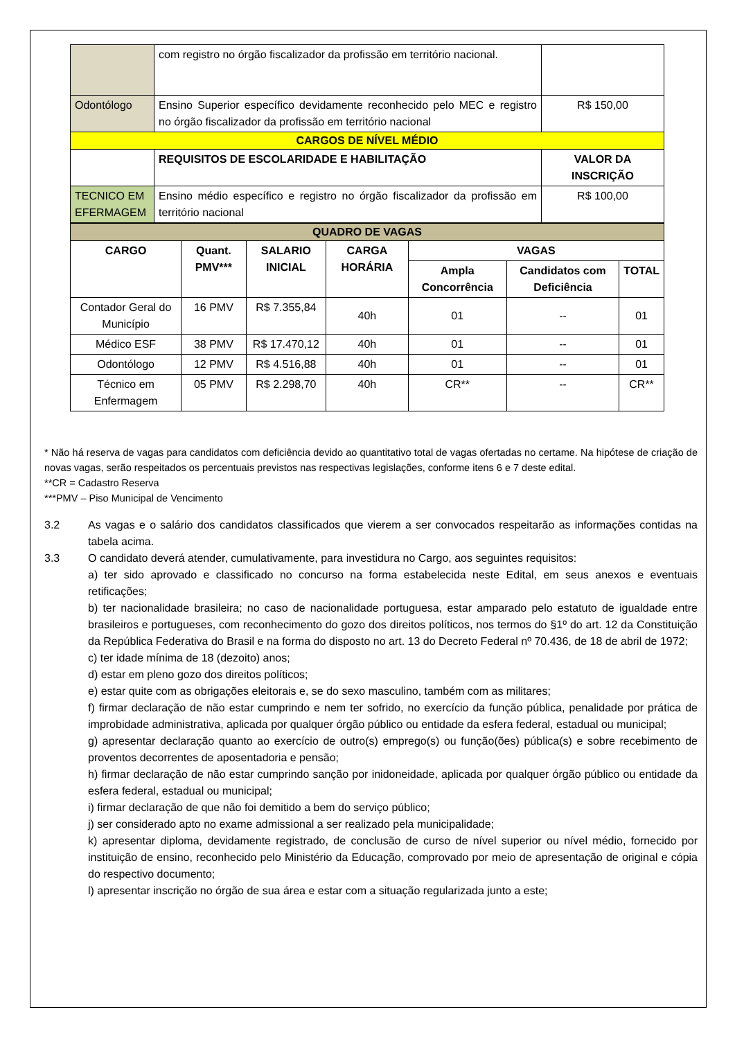| | com registro no órgão fiscalizador da profissão em território nacional. | |
| Odontólogo | Ensino Superior específico devidamente reconhecido pelo MEC e registro no órgão fiscalizador da profissão em território nacional | R$ 150,00 |
| CARGOS DE NÍVEL MÉDIO | | |
| | REQUISITOS DE ESCOLARIDADE E HABILITAÇÃO | VALOR DA INSCRIÇÃO |
| TECNICO EM EFERMAGEM | Ensino médio específico e registro no órgão fiscalizador da profissão em território nacional | R$ 100,00 |
| QUADRO DE VAGAS | | | | | | |
| CARGO | Quant. PMV*** | SALARIO INICIAL | CARGA HORÁRIA | VAGAS | | |
| | | | | Ampla Concorrência | Candidatos com Deficiência | TOTAL |
| Contador Geral do Município | 16 PMV | R$ 7.355,84 | 40h | 01 | -- | 01 |
| Médico ESF | 38 PMV | R$ 17.470,12 | 40h | 01 | -- | 01 |
| Odontólogo | 12 PMV | R$ 4.516,88 | 40h | 01 | -- | 01 |
| Técnico em Enfermagem | 05 PMV | R$ 2.298,70 | 40h | CR** | -- | CR** |
* Não há reserva de vagas para candidatos com deficiência devido ao quantitativo total de vagas ofertadas no certame. Na hipótese de criação de novas vagas, serão respeitados os percentuais previstos nas respectivas legislações, conforme itens 6 e 7 deste edital.
**CR = Cadastro Reserva
***PMV – Piso Municipal de Vencimento
3.2 As vagas e o salário dos candidatos classificados que vierem a ser convocados respeitarão as informações contidas na tabela acima.
3.3 O candidato deverá atender, cumulativamente, para investidura no Cargo, aos seguintes requisitos:
a) ter sido aprovado e classificado no concurso na forma estabelecida neste Edital, em seus anexos e eventuais retificações;
b) ter nacionalidade brasileira; no caso de nacionalidade portuguesa, estar amparado pelo estatuto de igualdade entre brasileiros e portugueses, com reconhecimento do gozo dos direitos políticos, nos termos do §1º do art. 12 da Constituição da República Federativa do Brasil e na forma do disposto no art. 13 do Decreto Federal nº 70.436, de 18 de abril de 1972;
c) ter idade mínima de 18 (dezoito) anos;
d) estar em pleno gozo dos direitos políticos;
e) estar quite com as obrigações eleitorais e, se do sexo masculino, também com as militares;
f) firmar declaração de não estar cumprindo e nem ter sofrido, no exercício da função pública, penalidade por prática de improbidade administrativa, aplicada por qualquer órgão público ou entidade da esfera federal, estadual ou municipal;
g) apresentar declaração quanto ao exercício de outro(s) emprego(s) ou função(ões) pública(s) e sobre recebimento de proventos decorrentes de aposentadoria e pensão;
h) firmar declaração de não estar cumprindo sanção por inidoneidade, aplicada por qualquer órgão público ou entidade da esfera federal, estadual ou municipal;
i) firmar declaração de que não foi demitido a bem do serviço público;
j) ser considerado apto no exame admissional a ser realizado pela municipalidade;
k) apresentar diploma, devidamente registrado, de conclusão de curso de nível superior ou nível médio, fornecido por instituição de ensino, reconhecido pelo Ministério da Educação, comprovado por meio de apresentação de original e cópia do respectivo documento;
l) apresentar inscrição no órgão de sua área e estar com a situação regularizada junto a este;